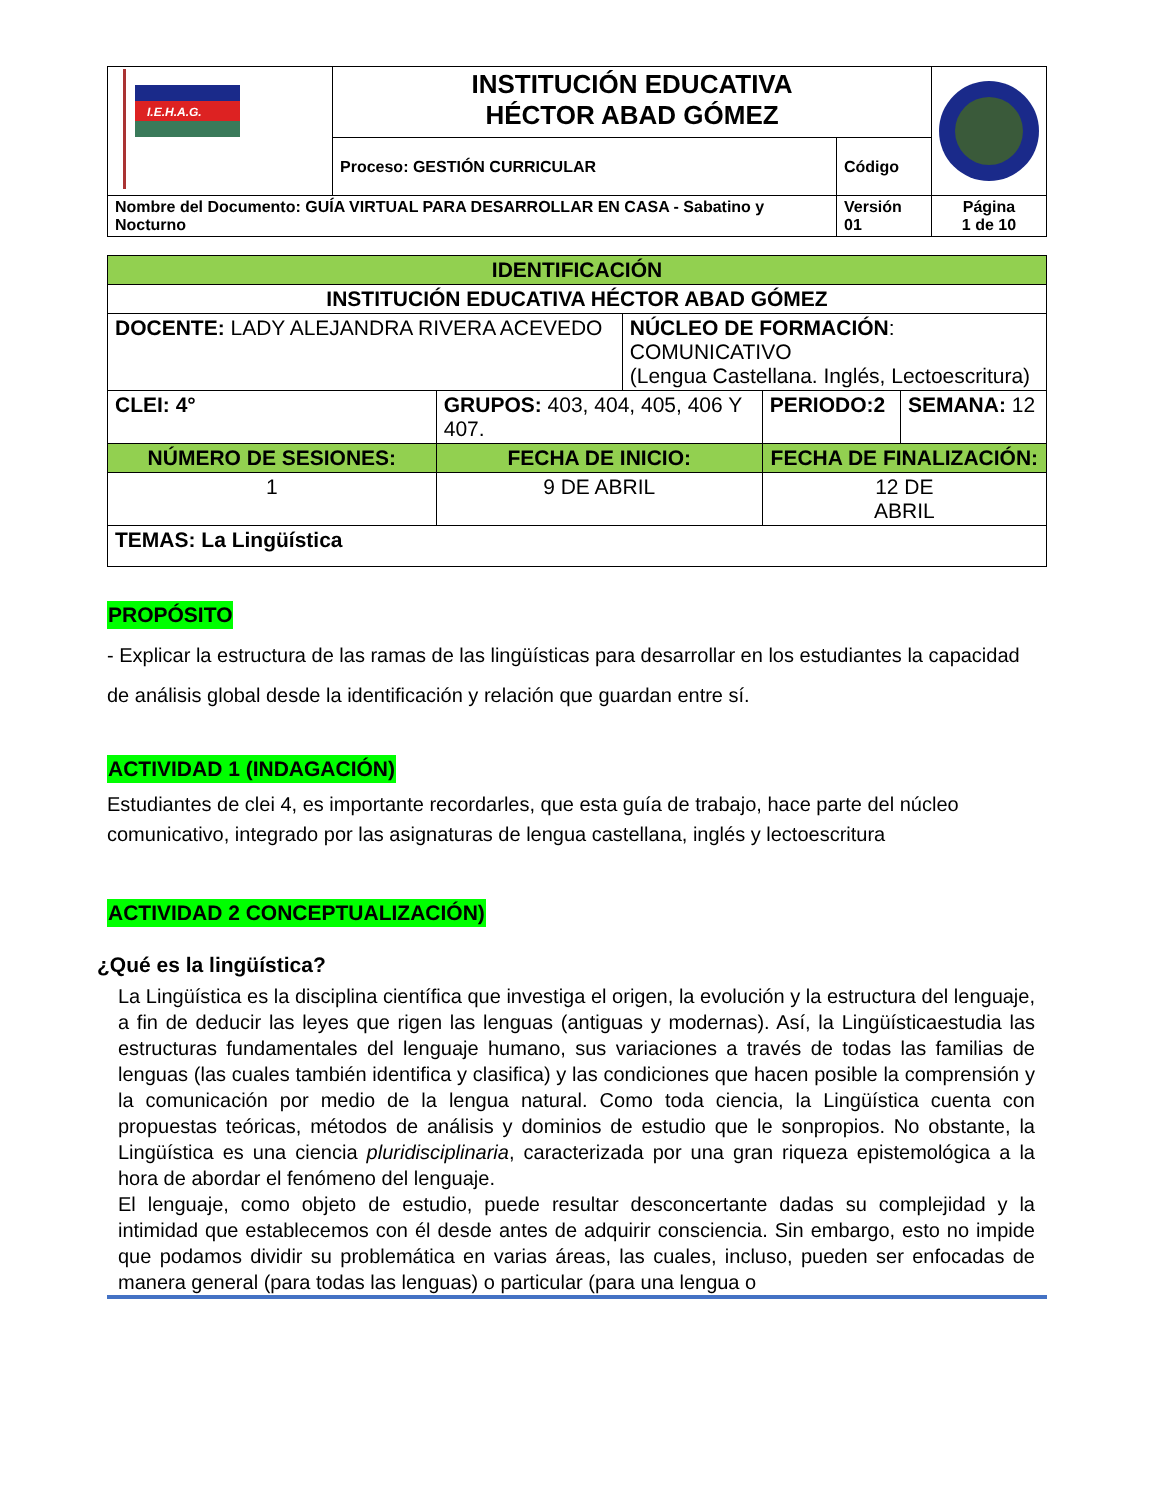| I.E.H.A.G. | INSTITUCIÓN EDUCATIVA HÉCTOR ABAD GÓMEZ | | |
| | Proceso: GESTIÓN CURRICULAR | Código | |
| Nombre del Documento: GUÍA VIRTUAL PARA DESARROLLAR EN CASA - Sabatino y Nocturno | | Versión 01 | Página 1 de 10 |
| IDENTIFICACIÓN | | | | | |
| --- | --- | --- | --- | --- | --- |
| INSTITUCIÓN EDUCATIVA HÉCTOR ABAD GÓMEZ | | | | | |
| DOCENTE: LADY ALEJANDRA RIVERA ACEVEDO | | | NÚCLEO DE FORMACIÓN : COMUNICATIVO (Lengua Castellana. Inglés, Lectoescritura) | | |
| CLEI: 4° | GRUPOS: 403, 404, 405, 406 Y 407. | | | PERIODO:2 | SEMANA: 12 |
| NÚMERO DE SESIONES: | | FECHA DE INICIO: | | FECHA DE FINALIZACIÓN: | |
| 1 | | 9 DE ABRIL | | 12 DE ABRIL | |
| TEMAS: La Lingüística | | | | | |
PROPÓSITO
- Explicar la estructura de las ramas de las lingüísticas para desarrollar en los estudiantes la capacidad de análisis global desde la identificación y relación que guardan entre sí.
ACTIVIDAD 1 (INDAGACIÓN)
Estudiantes de clei 4, es importante recordarles, que esta guía de trabajo, hace parte del núcleo comunicativo, integrado por las asignaturas de lengua castellana, inglés y lectoescritura
ACTIVIDAD 2 CONCEPTUALIZACIÓN)
¿Qué es la lingüística?
La Lingüística es la disciplina científica que investiga el origen, la evolución y la estructura del lenguaje, a fin de deducir las leyes que rigen las lenguas (antiguas y modernas). Así, la Lingüísticaestudia las estructuras fundamentales del lenguaje humano, sus variaciones a través de todas las familias de lenguas (las cuales también identifica y clasifica) y las condiciones que hacen posible la comprensión y la comunicación por medio de la lengua natural. Como toda ciencia, la Lingüística cuenta con propuestas teóricas, métodos de análisis y dominios de estudio que le sonpropios. No obstante, la Lingüística es una ciencia pluridisciplinaria, caracterizada por una gran riqueza epistemológica a la hora de abordar el fenómeno del lenguaje.
El lenguaje, como objeto de estudio, puede resultar desconcertante dadas su complejidad y la intimidad que establecemos con él desde antes de adquirir consciencia. Sin embargo, esto no impide que podamos dividir su problemática en varias áreas, las cuales, incluso, pueden ser enfocadas de manera general (para todas las lenguas) o particular (para una lengua o